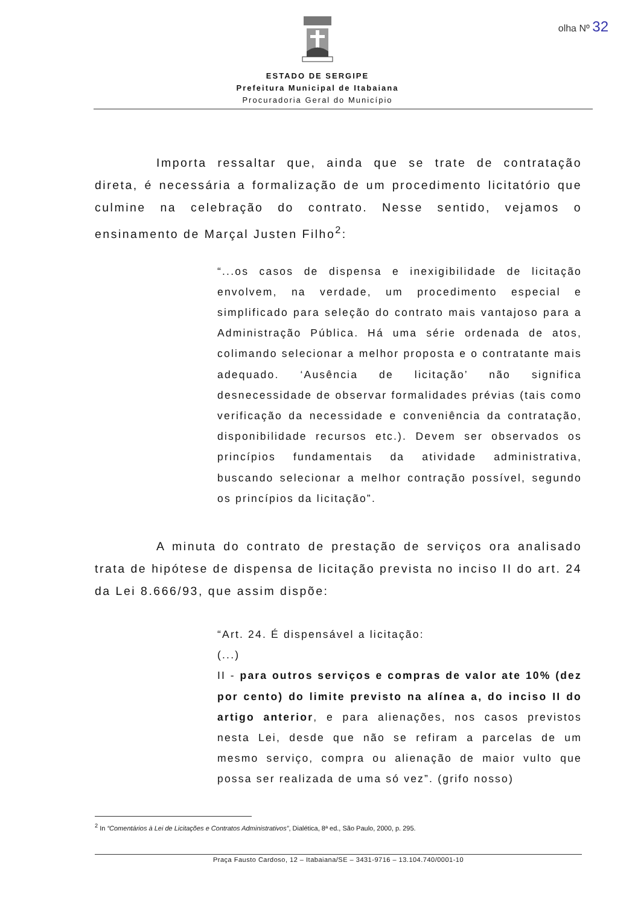olha Nº 32
ESTADO DE SERGIPE
Prefeitura Municipal de Itabaiana
Procuradoria Geral do Município
Importa ressaltar que, ainda que se trate de contratação direta, é necessária a formalização de um procedimento licitatório que culmine na celebração do contrato. Nesse sentido, vejamos o ensinamento de Marçal Justen Filho<sup>2</sup>:
“...os casos de dispensa e inexigibilidade de licitação envolvem, na verdade, um procedimento especial e simplificado para seleção do contrato mais vantajoso para a Administração Pública. Há uma série ordenada de atos, colimando selecionar a melhor proposta e o contratante mais adequado. ‘Ausência de licitação’ não significa desnecessidade de observar formalidades prévias (tais como verificação da necessidade e conveniência da contratação, disponibilidade recursos etc.). Devem ser observados os princípios fundamentais da atividade administrativa, buscando selecionar a melhor contração possível, segundo os princípios da licitação”.
A minuta do contrato de prestação de serviços ora analisado trata de hipótese de dispensa de licitação prevista no inciso II do art. 24 da Lei 8.666/93, que assim dispõe:
“Art. 24. É dispensável a licitação:
(...)
II - para outros serviços e compras de valor ate 10% (dez por cento) do limite previsto na alínea a, do inciso II do artigo anterior, e para alienações, nos casos previstos nesta Lei, desde que não se refiram a parcelas de um mesmo serviço, compra ou alienação de maior vulto que possa ser realizada de uma só vez”. (grifo nosso)
<sup>2</sup> In “Comentários à Lei de Licitações e Contratos Administrativos”, Dialética, 8ª ed., São Paulo, 2000, p. 295.
Praça Fausto Cardoso, 12 – Itabaiana/SE – 3431-9716 – 13.104.740/0001-10